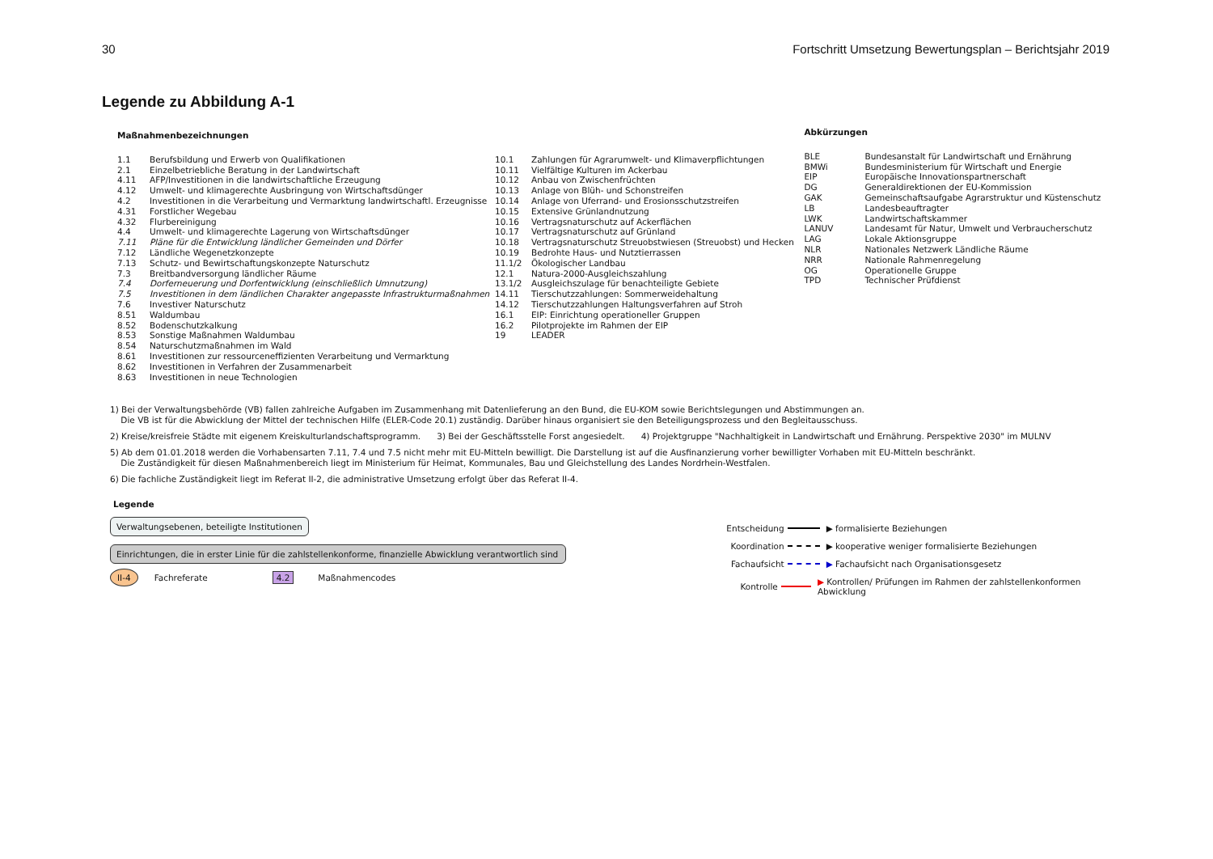30 Fortschritt Umsetzung Bewertungsplan – Berichtsjahr 2019
Legende zu Abbildung A-1
Maßnahmenbezeichnungen
| 1.1 | Berufsbildung und Erwerb von Qualifikationen |
| 2.1 | Einzelbetriebliche Beratung in der Landwirtschaft |
| 4.11 | AFP/Investitionen in die landwirtschaftliche Erzeugung |
| 4.12 | Umwelt- und klimagerechte Ausbringung von Wirtschaftsdünger |
| 4.2 | Investitionen in die Verarbeitung und Vermarktung landwirtschaftl. Erzeugnisse |
| 4.31 | Forstlicher Wegebau |
| 4.32 | Flurbereinigung |
| 4.4 | Umwelt- und klimagerechte Lagerung von Wirtschaftsdünger |
| 7.11 | Pläne für die Entwicklung ländlicher Gemeinden und Dörfer |
| 7.12 | Ländliche Wegenetzkonzepte |
| 7.13 | Schutz- und Bewirtschaftungskonzepte Naturschutz |
| 7.3 | Breitbandversorgung ländlicher Räume |
| 7.4 | Dorferneuerung und Dorfentwicklung (einschließlich Umnutzung) |
| 7.5 | Investitionen in dem ländlichen Charakter angepasste Infrastrukturmaßnahmen |
| 7.6 | Investiver Naturschutz |
| 8.51 | Waldumbau |
| 8.52 | Bodenschutzkalkung |
| 8.53 | Sonstige Maßnahmen Waldumbau |
| 8.54 | Naturschutzmaßnahmen im Wald |
| 8.61 | Investitionen zur ressourceneffizienten Verarbeitung und Vermarktung |
| 8.62 | Investitionen in Verfahren der Zusammenarbeit |
| 8.63 | Investitionen in neue Technologien |
| 10.1 | Zahlungen für Agrarumwelt- und Klimaverpflichtungen |
| 10.11 | Vielfältige Kulturen im Ackerbau |
| 10.12 | Anbau von Zwischenfrüchten |
| 10.13 | Anlage von Blüh- und Schonstreifen |
| 10.14 | Anlage von Uferrand- und Erosionsschutzstreifen |
| 10.15 | Extensive Grünlandnutzung |
| 10.16 | Vertragsnaturschutz auf Ackerflächen |
| 10.17 | Vertragsnaturschutz auf Grünland |
| 10.18 | Vertragsnaturschutz Streuobstwiesen (Streuobst) und Hecken |
| 10.19 | Bedrohte Haus- und Nutztierrassen |
| 11.1/2 | Ökologischer Landbau |
| 12.1 | Natura-2000-Ausgleichszahlung |
| 13.1/2 | Ausgleichszulage für benachteiligte Gebiete |
| 14.11 | Tierschutzzahlungen: Sommerweidehaltung |
| 14.12 | Tierschutzzahlungen Haltungsverfahren auf Stroh |
| 16.1 | EIP: Einrichtung operationeller Gruppen |
| 16.2 | Pilotprojekte im Rahmen der EIP |
| 19 | LEADER |
Abkürzungen
| BLE | Bundesanstalt für Landwirtschaft und Ernährung |
| BMWi | Bundesministerium für Wirtschaft und Energie |
| EIP | Europäische Innovationspartnerschaft |
| DG | Generaldirektionen der EU-Kommission |
| GAK | Gemeinschaftsaufgabe Agrarstruktur und Küstenschutz |
| LB | Landesbeauftragter |
| LWK | Landwirtschaftskammer |
| LANUV | Landesamt für Natur, Umwelt und Verbraucherschutz |
| LAG | Lokale Aktionsgruppe |
| NLR | Nationales Netzwerk Ländliche Räume |
| NRR | Nationale Rahmenregelung |
| OG | Operationelle Gruppe |
| TPD | Technischer Prüfdienst |
1) Bei der Verwaltungsbehörde (VB) fallen zahlreiche Aufgaben im Zusammenhang mit Datenlieferung an den Bund, die EU-KOM sowie Berichtslegungen und Abstimmungen an.
Die VB ist für die Abwicklung der Mittel der technischen Hilfe (ELER-Code 20.1) zuständig. Darüber hinaus organisiert sie den Beteiligungsprozess und den Begleitausschuss.
2) Kreise/kreisfreie Städte mit eigenem Kreiskulturlandschaftsprogramm. 3) Bei der Geschäftsstelle Forst angesiedelt. 4) Projektgruppe "Nachhaltigkeit in Landwirtschaft und Ernährung. Perspektive 2030" im MULNV
5) Ab dem 01.01.2018 werden die Vorhabensarten 7.11, 7.4 und 7.5 nicht mehr mit EU-Mitteln bewilligt. Die Darstellung ist auf die Ausfinanzierung vorher bewilligter Vorhaben mit EU-Mitteln beschränkt.
Die Zuständigkeit für diesen Maßnahmenbereich liegt im Ministerium für Heimat, Kommunales, Bau und Gleichstellung des Landes Nordrhein-Westfalen.
6) Die fachliche Zuständigkeit liegt im Referat II-2, die administrative Umsetzung erfolgt über das Referat II-4.
Legende
Verwaltungsebenen, beteiligte Institutionen
Einrichtungen, die in erster Linie für die zahlstellenkonforme, finanzielle Abwicklung verantwortlich sind
II-4 Fachreferate 4.2 Maßnahmencodes
Entscheidung ▶ formalisierte Beziehungen
Koordination ▶ kooperative weniger formalisierte Beziehungen
Fachaufsicht ▶ Fachaufsicht nach Organisationsgesetz
Kontrolle ▶ Kontrollen/ Prüfungen im Rahmen der zahlstellenkonformen Abwicklung